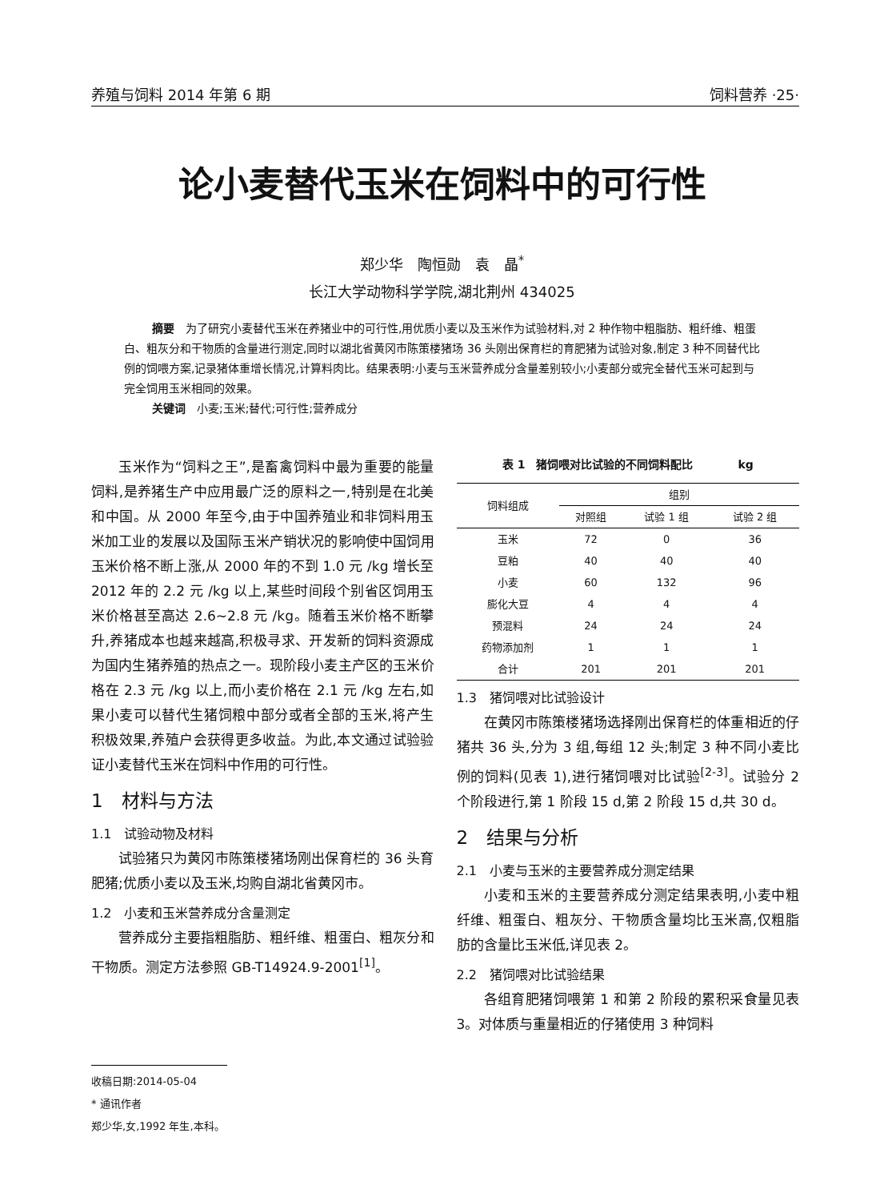养殖与饲料 2014 年第 6 期 饲料营养 ·25·
论小麦替代玉米在饲料中的可行性
郑少华　陶恒勋　袁　晶<sup>*</sup>
长江大学动物科学学院,湖北荆州 434025
摘要　为了研究小麦替代玉米在养猪业中的可行性,用优质小麦以及玉米作为试验材料,对 2 种作物中粗脂肪、粗纤维、粗蛋白、粗灰分和干物质的含量进行测定,同时以湖北省黄冈市陈策楼猪场 36 头刚出保育栏的育肥猪为试验对象,制定 3 种不同替代比例的饲喂方案,记录猪体重增长情况,计算料肉比。结果表明:小麦与玉米营养成分含量差别较小;小麦部分或完全替代玉米可起到与完全饲用玉米相同的效果。
关键词　小麦;玉米;替代;可行性;营养成分
玉米作为“饲料之王”,是畜禽饲料中最为重要的能量饲料,是养猪生产中应用最广泛的原料之一,特别是在北美和中国。从 2000 年至今,由于中国养殖业和非饲料用玉米加工业的发展以及国际玉米产销状况的影响使中国饲用玉米价格不断上涨,从 2000 年的不到 1.0 元 /kg 增长至 2012 年的 2.2 元 /kg 以上,某些时间段个别省区饲用玉米价格甚至高达 2.6~2.8 元 /kg。随着玉米价格不断攀升,养猪成本也越来越高,积极寻求、开发新的饲料资源成为国内生猪养殖的热点之一。现阶段小麦主产区的玉米价格在 2.3 元 /kg 以上,而小麦价格在 2.1 元 /kg 左右,如果小麦可以替代生猪饲粮中部分或者全部的玉米,将产生积极效果,养殖户会获得更多收益。为此,本文通过试验验证小麦替代玉米在饲料中作用的可行性。
1　材料与方法
1.1　试验动物及材料
试验猪只为黄冈市陈策楼猪场刚出保育栏的 36 头育肥猪;优质小麦以及玉米,均购自湖北省黄冈市。
1.2　小麦和玉米营养成分含量测定
营养成分主要指粗脂肪、粗纤维、粗蛋白、粗灰分和干物质。测定方法参照 GB-T14924.9-2001<sup>[1]</sup>。
表 1 猪饲喂对比试验的不同饲料配比 kg
| 饲料组成 | 组别 | | |
| --- | --- | --- | --- |
| | 对照组 | 试验 1 组 | 试验 2 组 |
| 玉米 | 72 | 0 | 36 |
| 豆粕 | 40 | 40 | 40 |
| 小麦 | 60 | 132 | 96 |
| 膨化大豆 | 4 | 4 | 4 |
| 预混料 | 24 | 24 | 24 |
| 药物添加剂 | 1 | 1 | 1 |
| 合计 | 201 | 201 | 201 |
1.3　猪饲喂对比试验设计
在黄冈市陈策楼猪场选择刚出保育栏的体重相近的仔猪共 36 头,分为 3 组,每组 12 头;制定 3 种不同小麦比例的饲料(见表 1),进行猪饲喂对比试验<sup>[2-3]</sup>。试验分 2 个阶段进行,第 1 阶段 15 d,第 2 阶段 15 d,共 30 d。
2　结果与分析
2.1　小麦与玉米的主要营养成分测定结果
小麦和玉米的主要营养成分测定结果表明,小麦中粗纤维、粗蛋白、粗灰分、干物质含量均比玉米高,仅粗脂肪的含量比玉米低,详见表 2。
2.2　猪饲喂对比试验结果
各组育肥猪饲喂第 1 和第 2 阶段的累积采食量见表 3。对体质与重量相近的仔猪使用 3 种饲料
收稿日期:2014-05-04
* 通讯作者
郑少华,女,1992 年生,本科。